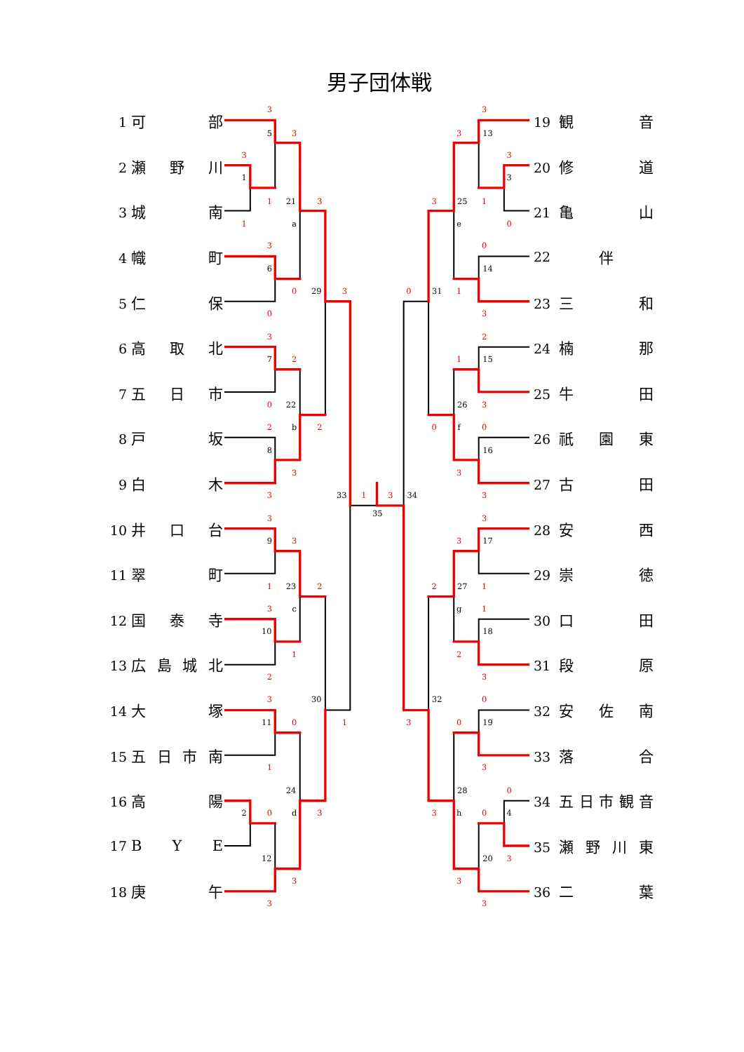男子団体戦
1 可 部
2 瀬 野 川
3 城 南
4 幟 町
5 仁 保
6 高 取 北
7 五 日 市
8 戸 坂
9 白 木
10 井 口 台
11 翠 町
12 国 泰 寺
13 広 島 城 北
14 大 塚
15 五 日 市 南
16 高 陽
17 B Y E
18 庚 午
3
5
3
3
1
1
21
3
1
a
3
6
0
29
3
0
3
7
2
0
22
2
b
2
8
3
3
33
1
3
34
35
3
9
3
1
23
2
3
c
10
1
2
3
30
11
0
1
1
24
2
0
d
3
12
3
3
3
3
13
3
3
3
25
1
e
0
0
14
0
31
1
3
2
1
15
26
3
0
f
0
16
3
3
3
3
17
2
27
1
g
1
18
2
3
32
0
3
0
19
3
28
0
3
h
0
4
20
3
3
3
19 観 音
20 修 道
21 亀 山
22 伴
23 三 和
24 楠 那
25 牛 田
26 祇 園 東
27 古 田
28 安 西
29 崇 徳
30 口 田
31 段 原
32 安 佐 南
33 落 合
34 五 日市観音
35 瀬 野 川 東
36 二 葉